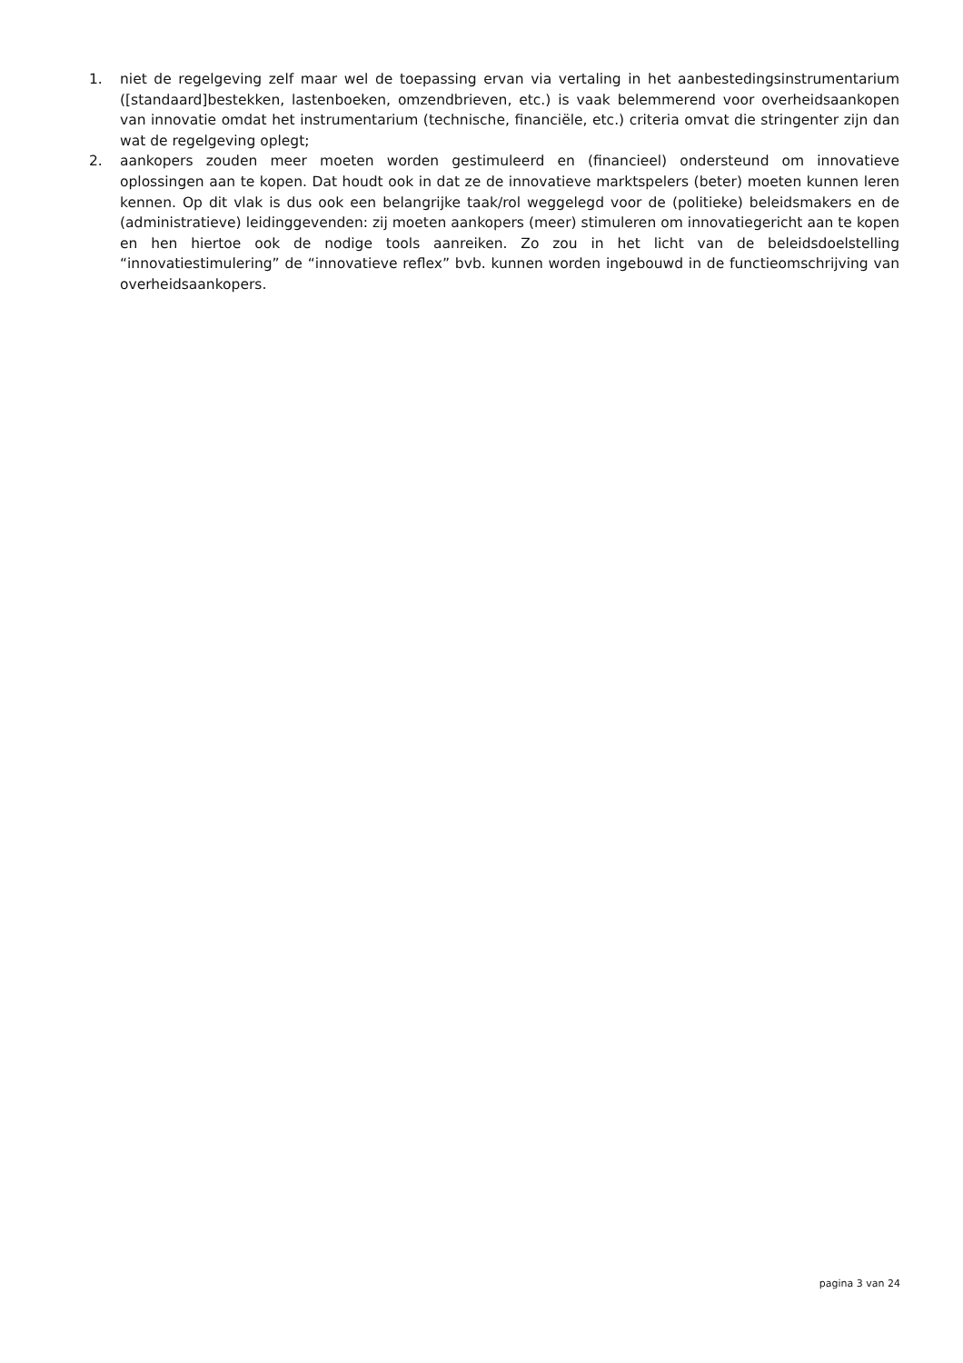1. niet de regelgeving zelf maar wel de toepassing ervan via vertaling in het aanbestedingsinstrumentarium ([standaard]bestekken, lastenboeken, omzendbrieven, etc.) is vaak belemmerend voor overheidsaankopen van innovatie omdat het instrumentarium (technische, financiële, etc.) criteria omvat die stringenter zijn dan wat de regelgeving oplegt;
2. aankopers zouden meer moeten worden gestimuleerd en (financieel) ondersteund om innovatieve oplossingen aan te kopen. Dat houdt ook in dat ze de innovatieve marktspelers (beter) moeten kunnen leren kennen. Op dit vlak is dus ook een belangrijke taak/rol weggelegd voor de (politieke) beleidsmakers en de (administratieve) leidinggevenden: zij moeten aankopers (meer) stimuleren om innovatiegericht aan te kopen en hen hiertoe ook de nodige tools aanreiken. Zo zou in het licht van de beleidsdoelstelling “innovatiestimulering” de “innovatieve reflex” bvb. kunnen worden ingebouwd in de functieomschrijving van overheidsaankopers.
pagina 3 van 24